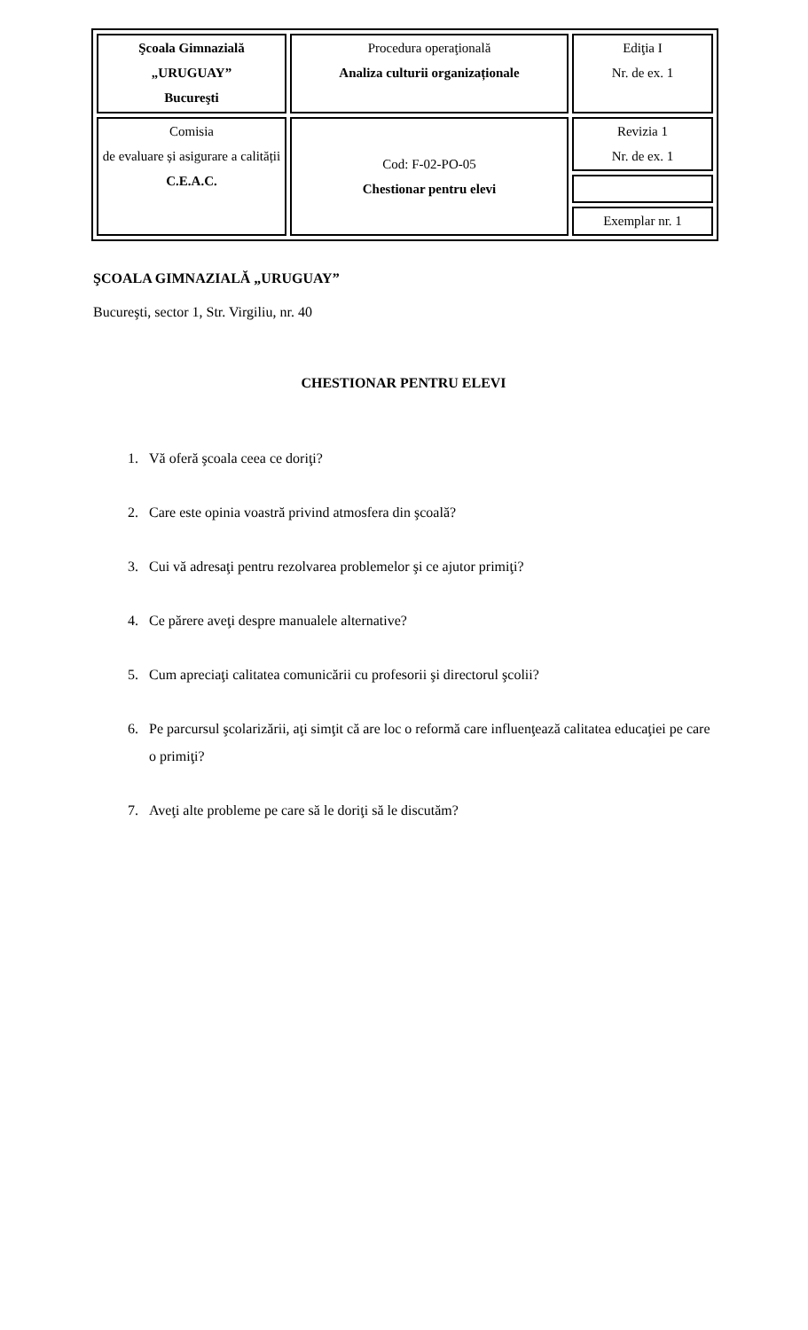| Şcoala Gimnazială „URUGUAY” Bucureşti | Procedura operaţională Analiza culturii organizaționale | Ediţia I Nr. de ex. 1 |
| Comisia de evaluare și asigurare a calității C.E.A.C. | Cod: F-02-PO-05 Chestionar pentru elevi | Revizia 1 Nr. de ex. 1 |
| | | Exemplar nr. 1 |
ŞCOALA GIMNAZIALĂ „URUGUAY”
Bucureşti, sector 1, Str. Virgiliu, nr. 40
CHESTIONAR PENTRU ELEVI
1. Vă oferă şcoala ceea ce doriţi?
2. Care este opinia voastră privind atmosfera din şcoală?
3. Cui vă adresaţi pentru rezolvarea problemelor şi ce ajutor primiţi?
4. Ce părere aveţi despre manualele alternative?
5. Cum apreciaţi calitatea comunicării cu profesorii şi directorul şcolii?
6. Pe parcursul şcolarizării, aţi simţit că are loc o reformă care influenţează calitatea educaţiei pe care o primiţi?
7. Aveţi alte probleme pe care să le doriţi să le discutăm?